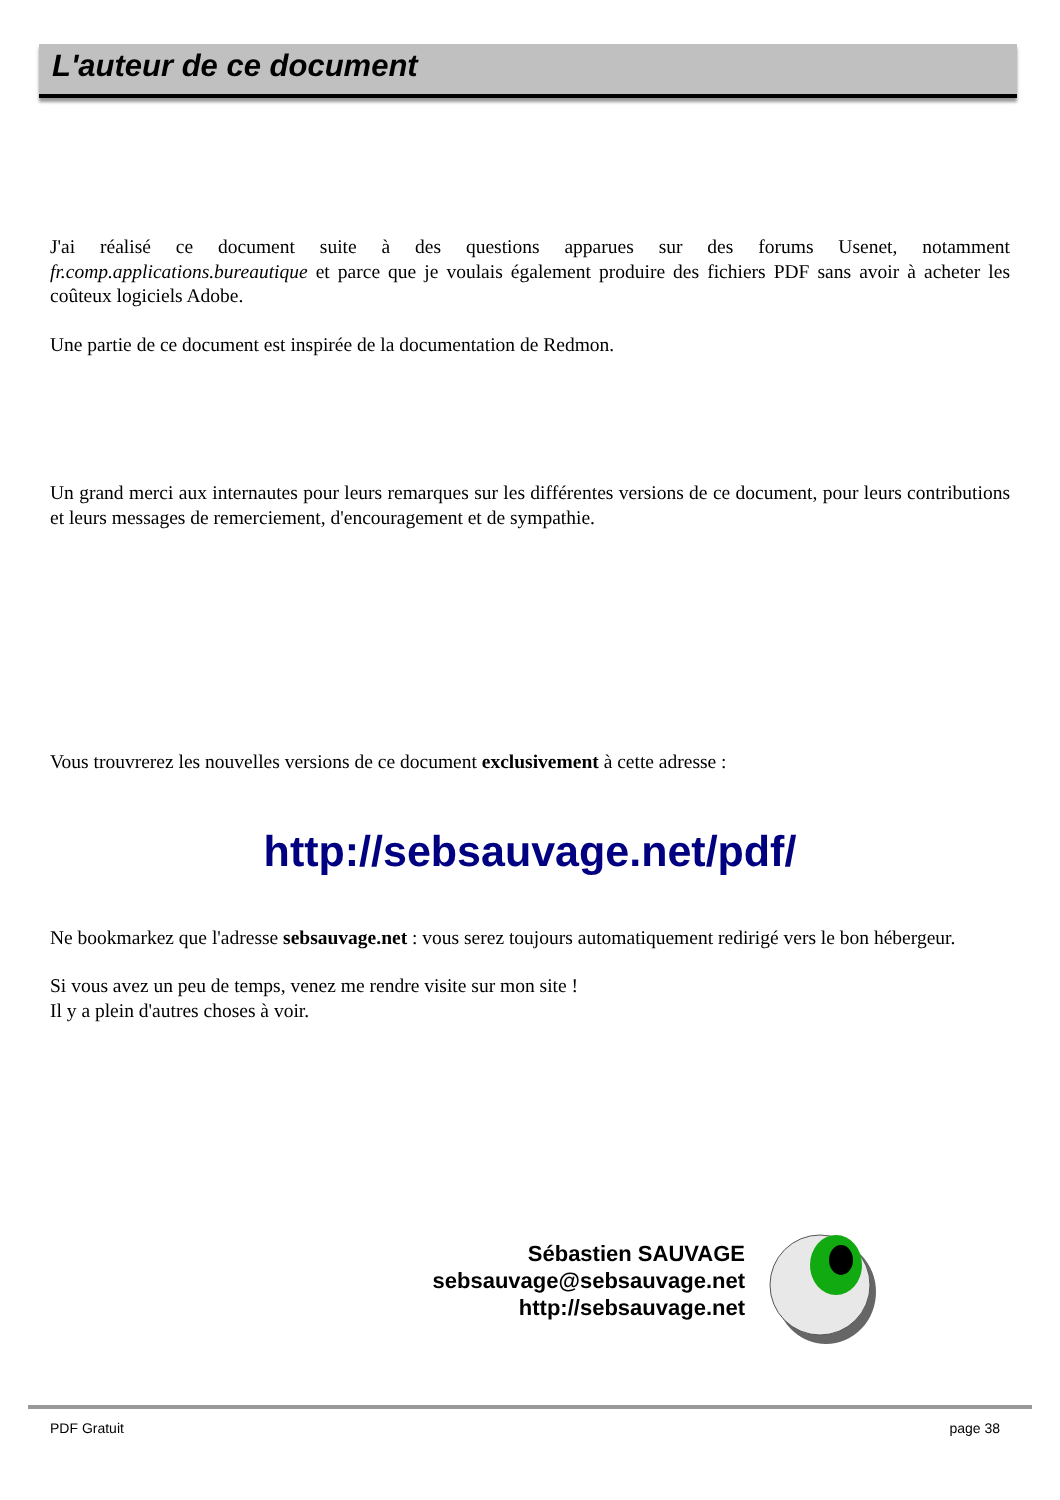L'auteur de ce document
J'ai réalisé ce document suite à des questions apparues sur des forums Usenet, notamment fr.comp.applications.bureautique et parce que je voulais également produire des fichiers PDF sans avoir à acheter les coûteux logiciels Adobe.
Une partie de ce document est inspirée de la documentation de Redmon.
Un grand merci aux internautes pour leurs remarques sur les différentes versions de ce document, pour leurs contributions et leurs messages de remerciement, d'encouragement et de sympathie.
Vous trouvrerez les nouvelles versions de ce document exclusivement à cette adresse :
http://sebsauvage.net/pdf/
Ne bookmarkez que l'adresse sebsauvage.net : vous serez toujours automatiquement redirigé vers le bon hébergeur.
Si vous avez un peu de temps, venez me rendre visite sur mon site !
Il y a plein d'autres choses à voir.
Sébastien SAUVAGE
sebsauvage@sebsauvage.net
http://sebsauvage.net
PDF Gratuit page 38